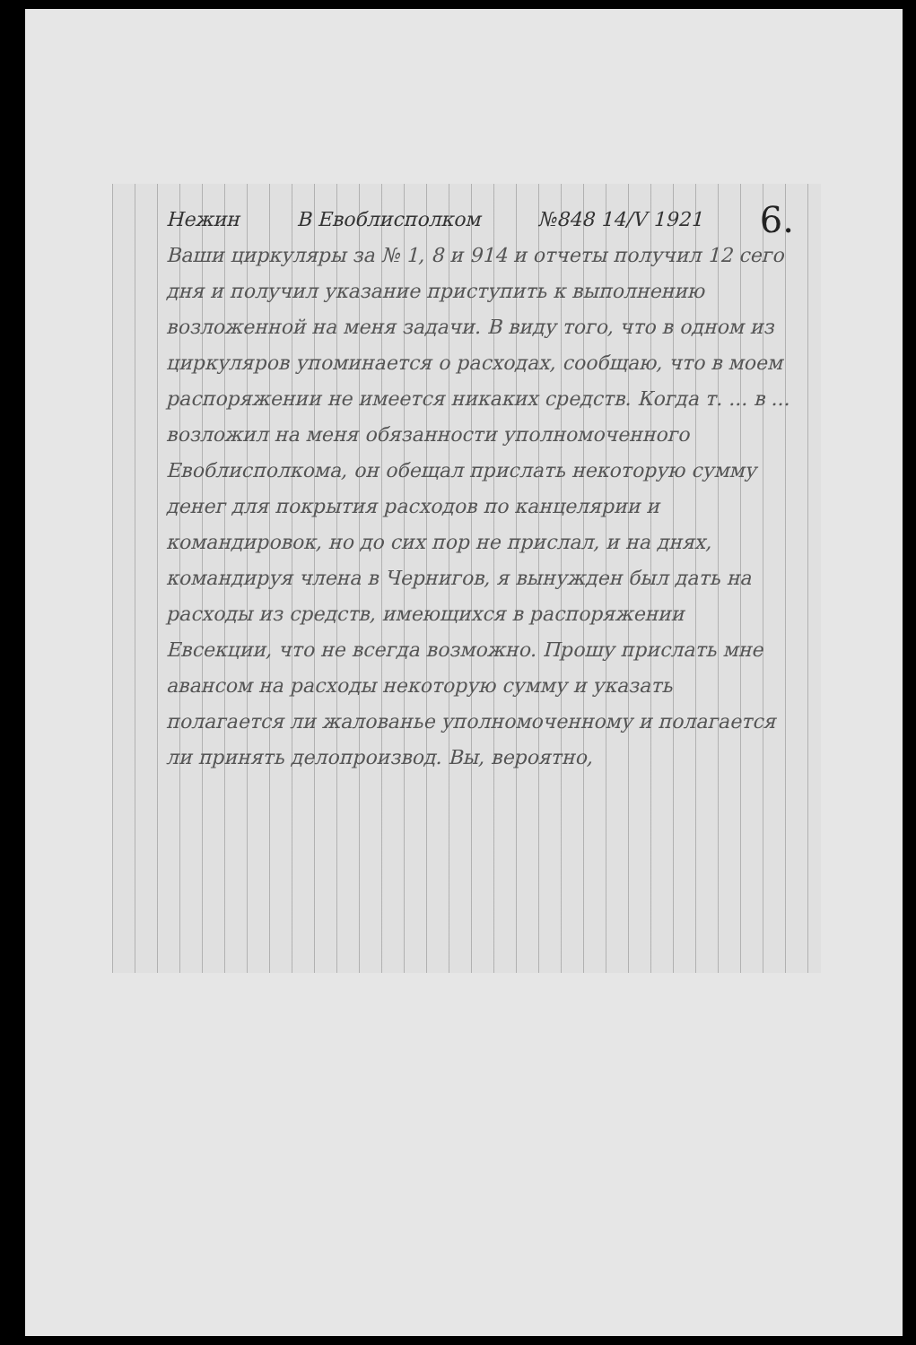Нежин В Евоблисполком №848 14/V 1921 6.
Ваши циркуляры за № 1, 8 и 914 и отчеты получил 12 сего дня и получил указание приступить к выполнению возложенной на меня задачи. В виду того, что в одном из циркуляров упоминается о расходах, сообщаю, что в моем распоряжении не имеется никаких средств. Когда т. ... в ... возложил на меня обязанности уполномоченного Евоблисполкома, он обещал прислать некоторую сумму денег для покрытия расходов по канцелярии и командировок, но до сих пор не прислал, и на днях, командируя члена в Чернигов, я вынужден был дать на расходы из средств, имеющихся в распоряжении Евсекции, что не всегда возможно. Прошу прислать мне авансом на расходы некоторую сумму и указать полагается ли жалованье уполномоченному и полагается ли принять делопроизвод. Вы, вероятно,